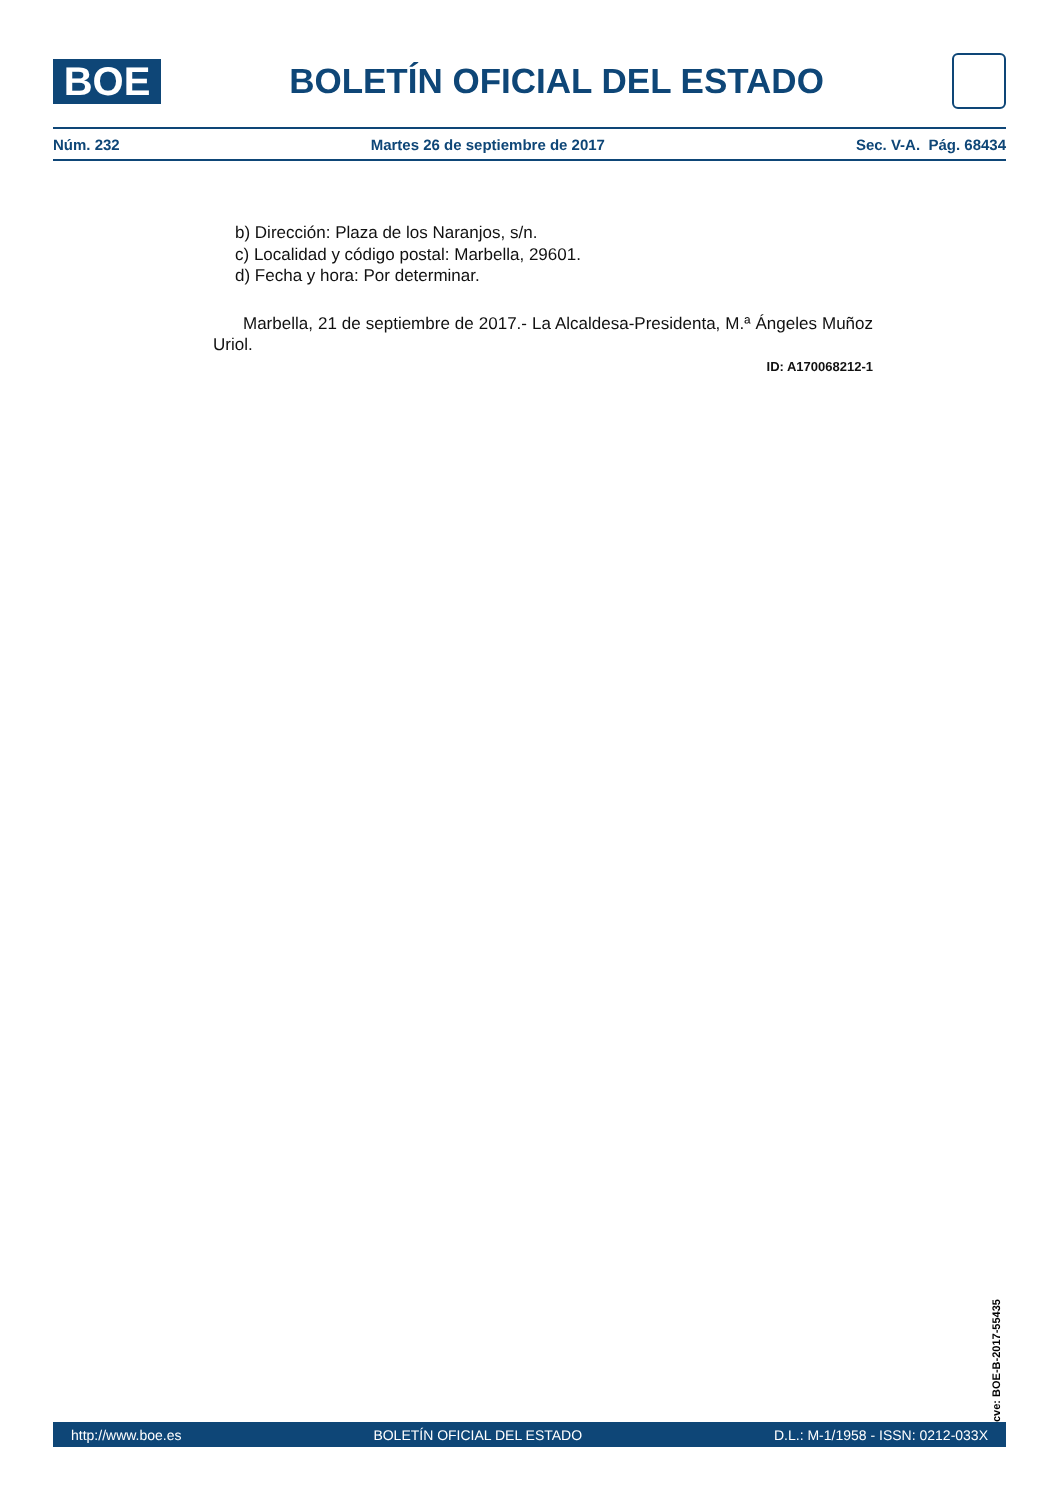BOE
BOLETÍN OFICIAL DEL ESTADO
Núm. 232 Martes 26 de septiembre de 2017 Sec. V-A. Pág. 68434
b) Dirección: Plaza de los Naranjos, s/n.
c) Localidad y código postal: Marbella, 29601.
d) Fecha y hora: Por determinar.
Marbella, 21 de septiembre de 2017.- La Alcaldesa-Presidenta, M.ª Ángeles Muñoz Uriol.
ID: A170068212-1
cve: BOE-B-2017-55435
http://www.boe.es BOLETÍN OFICIAL DEL ESTADO D.L.: M-1/1958 - ISSN: 0212-033X